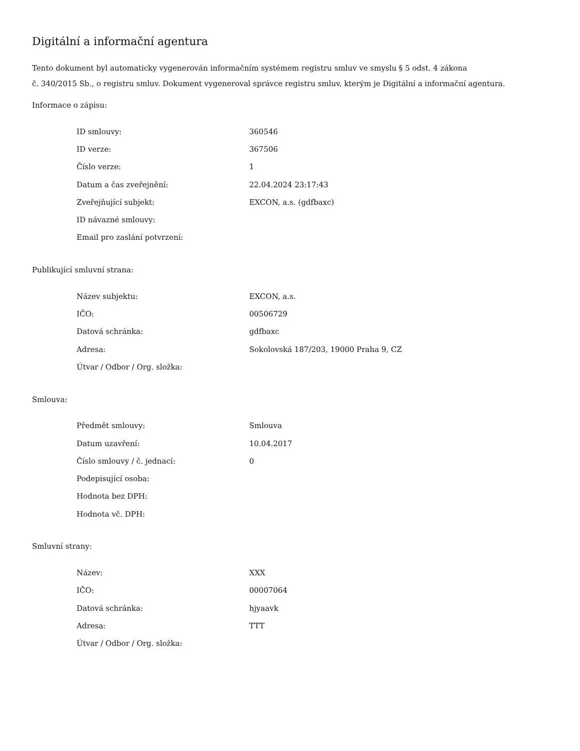Digitální a informační agentura
Tento dokument byl automaticky vygenerován informačním systémem registru smluv ve smyslu § 5 odst. 4 zákona
č. 340/2015 Sb., o registru smluv. Dokument vygeneroval správce registru smluv, kterým je Digitální a informační agentura.
Informace o zápisu:
| ID smlouvy: | 360546 |
| ID verze: | 367506 |
| Číslo verze: | 1 |
| Datum a čas zveřejnění: | 22.04.2024 23:17:43 |
| Zveřejňující subjekt: | EXCON, a.s. (gdfbaxc) |
| ID návazné smlouvy: | |
| Email pro zaslání potvrzení: | |
Publikující smluvní strana:
| Název subjektu: | EXCON, a.s. |
| IČO: | 00506729 |
| Datová schránka: | gdfbaxc |
| Adresa: | Sokolovská 187/203, 19000 Praha 9, CZ |
| Útvar / Odbor / Org. složka: | |
Smlouva:
| Předmět smlouvy: | Smlouva |
| Datum uzavření: | 10.04.2017 |
| Číslo smlouvy / č. jednací: | 0 |
| Podepisující osoba: | |
| Hodnota bez DPH: | |
| Hodnota vč. DPH: | |
Smluvní strany:
| Název: | XXX |
| IČO: | 00007064 |
| Datová schránka: | hjyaavk |
| Adresa: | TTT |
| Útvar / Odbor / Org. složka: | |